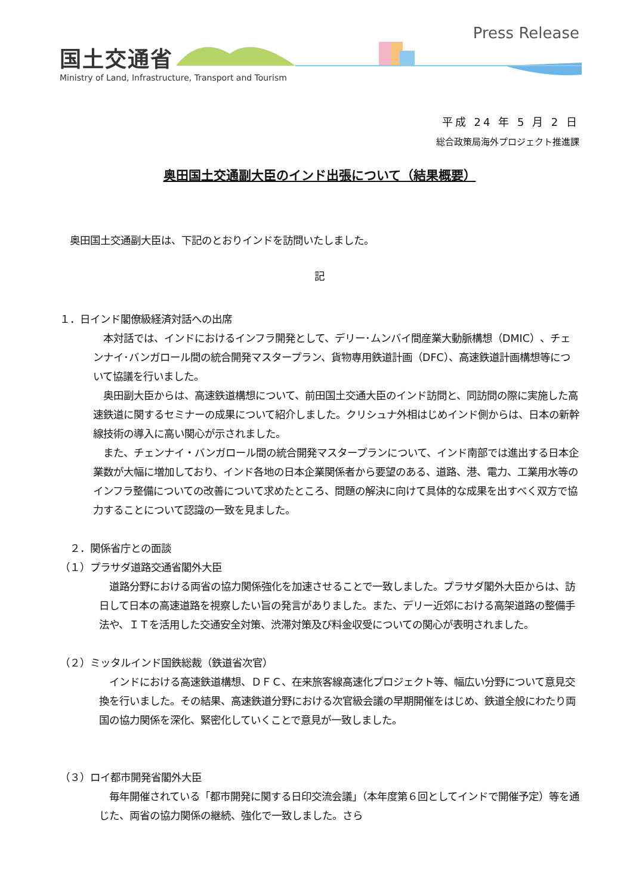国土交通省
Ministry of Land, Infrastructure, Transport and Tourism
Press Release
平成 24 年 5 月 2 日
総合政策局海外プロジェクト推進課
奥田国土交通副大臣のインド出張について（結果概要）
　奥田国土交通副大臣は、下記のとおりインドを訪問いたしました。
記
１．日インド閣僚級経済対話への出席
　本対話では、インドにおけるインフラ開発として、デリー･ムンバイ間産業大動脈構想（DMIC）、チェンナイ･バンガロール間の統合開発マスタープラン、貨物専用鉄道計画（DFC）、高速鉄道計画構想等について協議を行いました。
　奥田副大臣からは、高速鉄道構想について、前田国土交通大臣のインド訪問と、同訪問の際に実施した高速鉄道に関するセミナーの成果について紹介しました。クリシュナ外相はじめインド側からは、日本の新幹線技術の導入に高い関心が示されました。
　また、チェンナイ・バンガロール間の統合開発マスタープランについて、インド南部では進出する日本企業数が大幅に増加しており、インド各地の日本企業関係者から要望のある、道路、港、電力、工業用水等のインフラ整備についての改善について求めたところ、問題の解決に向けて具体的な成果を出すべく双方で協力することについて認識の一致を見ました。
　２．関係省庁との面談
（１）プラサダ道路交通省閣外大臣
　道路分野における両省の協力関係強化を加速させることで一致しました。プラサダ閣外大臣からは、訪日して日本の高速道路を視察したい旨の発言がありました。また、デリー近郊における高架道路の整備手法や、ＩＴを活用した交通安全対策、渋滞対策及び料金収受についての関心が表明されました。
（２）ミッタルインド国鉄総裁（鉄道省次官）
　インドにおける高速鉄道構想、ＤＦＣ、在来旅客線高速化プロジェクト等、幅広い分野について意見交換を行いました。その結果、高速鉄道分野における次官級会議の早期開催をはじめ、鉄道全般にわたり両国の協力関係を深化、緊密化していくことで意見が一致しました。
（３）ロイ都市開発省閣外大臣
　毎年開催されている「都市開発に関する日印交流会議」（本年度第６回としてインドで開催予定）等を通じた、両省の協力関係の継続、強化で一致しました。さら